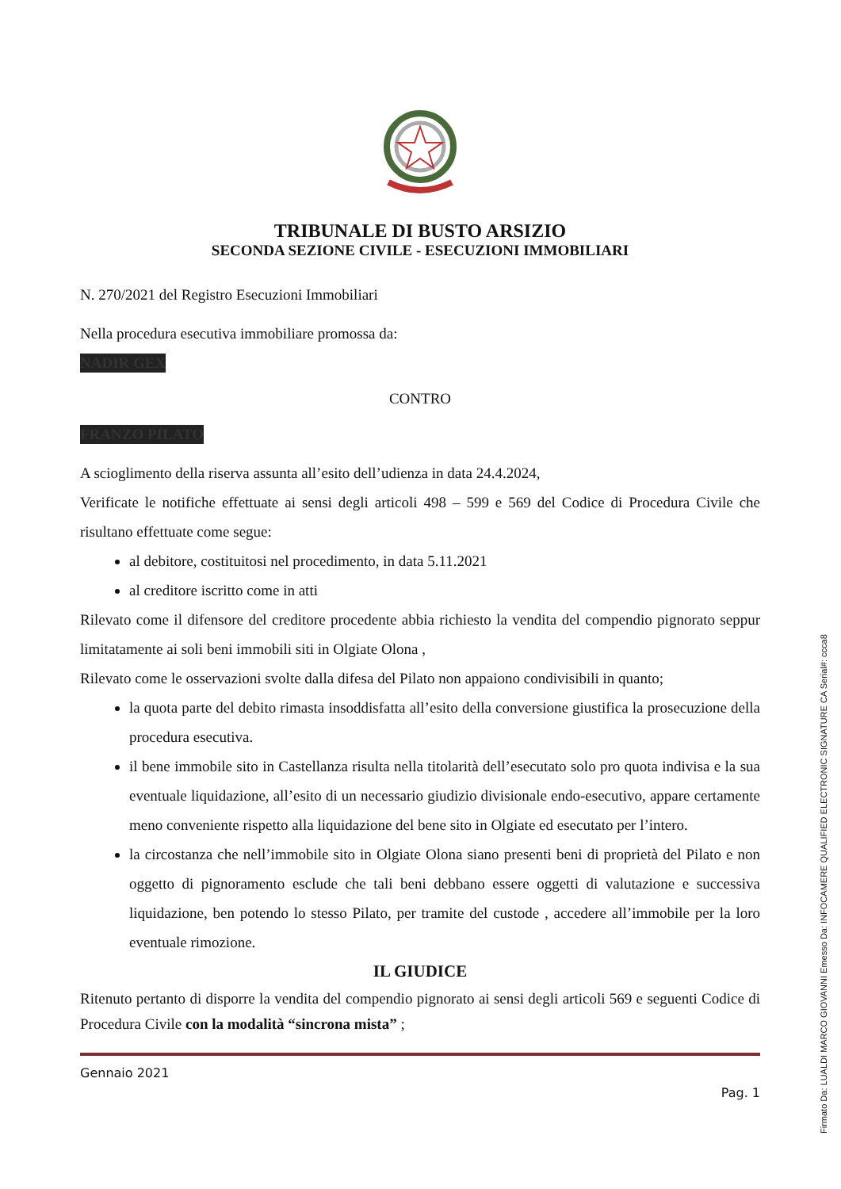TRIBUNALE DI BUSTO ARSIZIO
SECONDA SEZIONE CIVILE - ESECUZIONI IMMOBILIARI
N. 270/2021 del Registro Esecuzioni Immobiliari
Nella procedura esecutiva immobiliare promossa da:
NADIR GEX
CONTRO
FRANZO PILATO
A scioglimento della riserva assunta all’esito dell’udienza in data 24.4.2024,
Verificate le notifiche effettuate ai sensi degli articoli 498 – 599 e 569 del Codice di Procedura Civile che risultano effettuate come segue:
al debitore, costituitosi nel procedimento, in data 5.11.2021
al creditore iscritto come in atti
Rilevato come il difensore del creditore procedente abbia richiesto la vendita del compendio pignorato seppur limitatamente ai soli beni immobili siti in Olgiate Olona ,
Rilevato come le osservazioni svolte dalla difesa del Pilato non appaiono condivisibili in quanto;
la quota parte del debito rimasta insoddisfatta all’esito della conversione giustifica la prosecuzione della procedura esecutiva.
il bene immobile sito in Castellanza risulta nella titolarità dell’esecutato solo pro quota indivisa e la sua eventuale liquidazione, all’esito di un necessario giudizio divisionale endo-esecutivo, appare certamente meno conveniente rispetto alla liquidazione del bene sito in Olgiate ed esecutato per l’intero.
la circostanza che nell’immobile sito in Olgiate Olona siano presenti beni di proprietà del Pilato e non oggetto di pignoramento esclude che tali beni debbano essere oggetti di valutazione e successiva liquidazione, ben potendo lo stesso Pilato, per tramite del custode , accedere all’immobile per la loro eventuale rimozione.
IL GIUDICE
Ritenuto pertanto di disporre la vendita del compendio pignorato ai sensi degli articoli 569 e seguenti Codice di Procedura Civile con la modalità “sincrona mista” ;
Gennaio 2021
Pag. 1
Firmato Da: LUALDI MARCO GIOVANNI Emesso Da: INFOCAMERE QUALIFIED ELECTRONIC SIGNATURE CA Serial#: ccca8